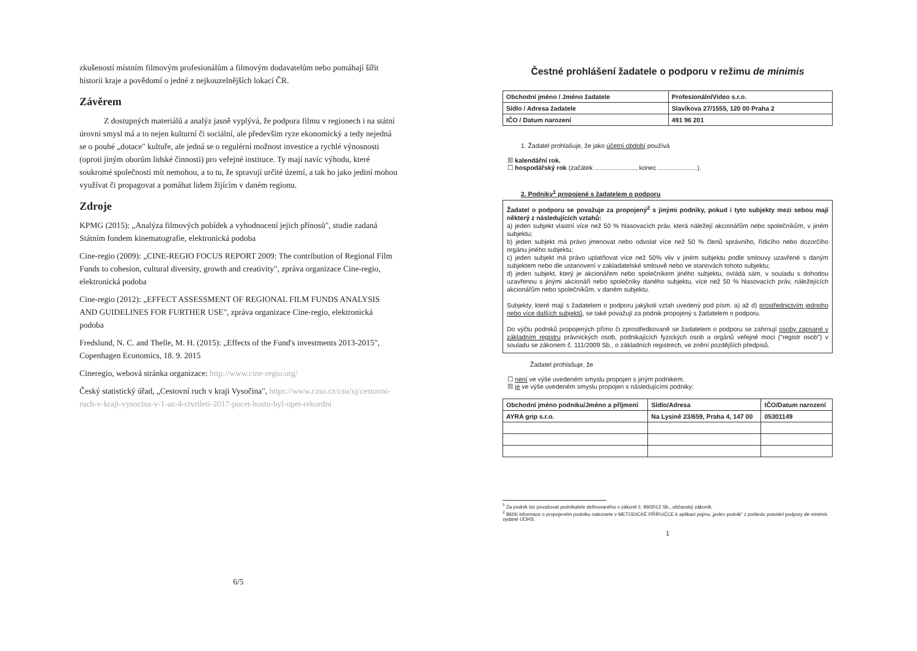zkušeností místním filmovým profesionálům a filmovým dodavatelům nebo pomáhají šířit historii kraje a povědomí o jedné z nejkouzelnějších lokací ČR.
Závěrem
Z dostupných materiálů a analýz jasně vyplývá, že podpora filmu v regionech i na státní úrovni smysl má a to nejen kulturní či sociální, ale především ryze ekonomický a tedy nejedná se o pouhé „dotace" kultuře, ale jedná se o regulérní možnost investice a rychlé výnosnosti (oproti jiným oborům lidské činnosti) pro veřejné instituce. Ty mají navíc výhodu, které soukromé společnosti mít nemohou, a to tu, že spravují určité území, a tak ho jako jediní mohou využívat či propagovat a pomáhat lidem žijícím v daném regionu.
Zdroje
KPMG (2015): „Analýza filmových pobídek a vyhodnocení jejich přínosů", studie zadaná Státním fondem kinematografie, elektronická podoba
Cine-regio (2009): „CINE-REGIO FOCUS REPORT 2009: The contribution of Regional Film Funds to cohesion, cultural diversity, growth and creativity", zpráva organizace Cine-regio, elektronická podoba
Cine-regio (2012): „EFFECT ASSESSMENT OF REGIONAL FILM FUNDS ANALYSIS AND GUIDELINES FOR FURTHER USE", zpráva organizace Cine-regio, elektronická podoba
Fredslund, N. C. and Thelle, M. H. (2015): „Effects of the Fund's investments 2013-2015", Copenhagen Economics, 18. 9. 2015
Cineregio, webová stránka organizace: http://www.cine-regio.org/
Český statistický úřad, „Cestovní ruch v kraji Vysočina", https://www.czso.cz/csu/xj/cestovni-ruch-v-kraji-vysocina-v-1-az-4-ctvrtleti-2017-pocet-hostu-byl-opet-rekordni
6/5
Čestné prohlášení žadatele o podporu v režimu de minimis
| Obchodní jméno / Jméno žadatele | ProfesionálníVideo s.r.o. |
| --- | --- |
| Sídlo / Adresa žadatele | Slavíkova 27/1555, 120 00 Praha 2 |
| IČO / Datum narození | 491 96 201 |
1. Žadatel prohlašuje, že jako účetní období používá
☒ kalendářní rok.
☐ hospodářský rok (začátek ......................., konec ......................).
2. Podniky<sup>1</sup> propojené s žadatelem o podporu
Žadatel o podporu se považuje za propojený<sup>2</sup> s jinými podniky, pokud i tyto subjekty mezi sebou mají některý z následujících vztahů:
a) jeden subjekt vlastní více než 50 % hlasovacích práv, která náležejí akcionářům nebo společníkům, v jiném subjektu;
b) jeden subjekt má právo jmenovat nebo odvolat více než 50 % členů správního, řídicího nebo dozorčího orgánu jiného subjektu;
c) jeden subjekt má právo uplatňovat více než 50% vliv v jiném subjektu podle smlouvy uzavřené s daným subjektem nebo dle ustanovení v zakladatelské smlouvě nebo ve stanovách tohoto subjektu;
d) jeden subjekt, který je akcionářem nebo společníkem jiného subjektu, ovládá sám, v souladu s dohodou uzavřenou s jinými akcionáři nebo společníky daného subjektu, více než 50 % hlasovacích práv, náležejících akcionářům nebo společníkům, v daném subjektu.
Subjekty, které mají s žadatelem o podporu jakýkoli vztah uvedený pod písm. a) až d) prostřednictvím jednoho nebo více dalších subjektů, se také považují za podnik propojený s žadatelem o podporu.
Do výčtu podniků propojených přímo či zprostředkovaně se žadatelem o podporu se zahrnují osoby zapsané v základním registru právnických osob, podnikajících fyzických osob a orgánů veřejné moci ("registr osob") v souladu se zákonem č. 111/2009 Sb., o základních registrech, ve znění pozdějších předpisů.
Žadatel prohlašuje, že
☐ není ve výše uvedeném smyslu propojen s jiným podnikem.
☒ je ve výše uvedeném smyslu propojen s následujícími podniky:
| Obchodní jméno podniku/Jméno a příjmení | Sídlo/Adresa | IČO/Datum narození |
| --- | --- | --- |
| AYRA grip s.r.o. | Na Lysině 23/659, Praha 4, 147 00 | 05301149 |
<sup>1</sup> Za podnik lze považovat podnikatele definovaného v zákoně č. 89/2012 Sb., občanský zákoník.
<sup>2</sup> Bližší informace o propojeném podniku naleznete v METODICKÉ PŘÍRUČCE k aplikaci pojmu „jeden podnik" z pohledu pravidel podpory de minimis vydané ÚOHS.
1